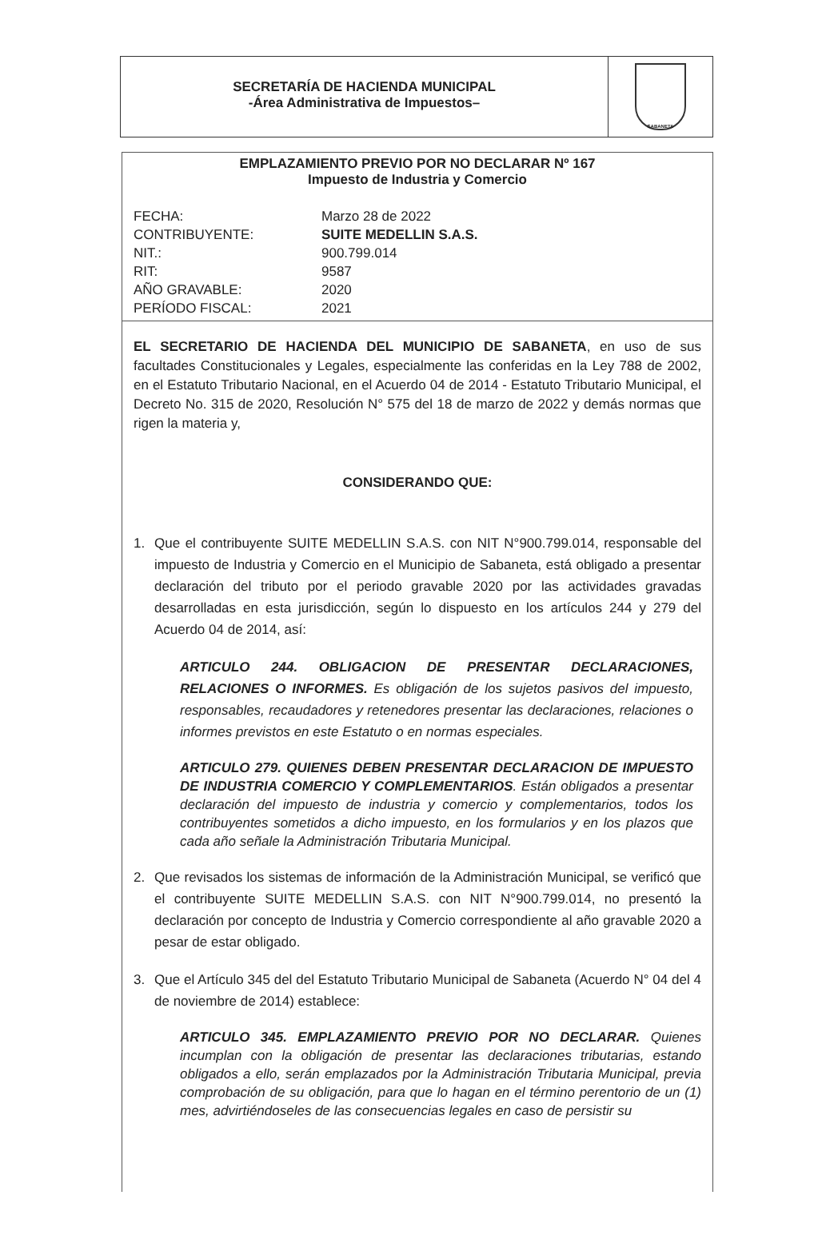SECRETARÍA DE HACIENDA MUNICIPAL
-Área Administrativa de Impuestos–
SABANETA
EMPLAZAMIENTO PREVIO POR NO DECLARAR Nº 167
Impuesto de Industria y Comercio
FECHA:
Marzo 28 de 2022
CONTRIBUYENTE:
SUITE MEDELLIN S.A.S.
NIT.:
900.799.014
RIT:
9587
AÑO GRAVABLE:
2020
PERÍODO FISCAL:
2021
EL SECRETARIO DE HACIENDA DEL MUNICIPIO DE SABANETA, en uso de sus facultades Constitucionales y Legales, especialmente las conferidas en la Ley 788 de 2002, en el Estatuto Tributario Nacional, en el Acuerdo 04 de 2014 - Estatuto Tributario Municipal, el Decreto No. 315 de 2020, Resolución N° 575 del 18 de marzo de 2022 y demás normas que rigen la materia y,
CONSIDERANDO QUE:
1. Que el contribuyente SUITE MEDELLIN S.A.S. con NIT N°900.799.014, responsable del impuesto de Industria y Comercio en el Municipio de Sabaneta, está obligado a presentar declaración del tributo por el periodo gravable 2020 por las actividades gravadas desarrolladas en esta jurisdicción, según lo dispuesto en los artículos 244 y 279 del Acuerdo 04 de 2014, así:
ARTICULO 244. OBLIGACION DE PRESENTAR DECLARACIONES, RELACIONES O INFORMES. Es obligación de los sujetos pasivos del impuesto, responsables, recaudadores y retenedores presentar las declaraciones, relaciones o informes previstos en este Estatuto o en normas especiales.
ARTICULO 279. QUIENES DEBEN PRESENTAR DECLARACION DE IMPUESTO DE INDUSTRIA COMERCIO Y COMPLEMENTARIOS. Están obligados a presentar declaración del impuesto de industria y comercio y complementarios, todos los contribuyentes sometidos a dicho impuesto, en los formularios y en los plazos que cada año señale la Administración Tributaria Municipal.
2. Que revisados los sistemas de información de la Administración Municipal, se verificó que el contribuyente SUITE MEDELLIN S.A.S. con NIT N°900.799.014, no presentó la declaración por concepto de Industria y Comercio correspondiente al año gravable 2020 a pesar de estar obligado.
3. Que el Artículo 345 del del Estatuto Tributario Municipal de Sabaneta (Acuerdo N° 04 del 4 de noviembre de 2014) establece:
ARTICULO 345. EMPLAZAMIENTO PREVIO POR NO DECLARAR. Quienes incumplan con la obligación de presentar las declaraciones tributarias, estando obligados a ello, serán emplazados por la Administración Tributaria Municipal, previa comprobación de su obligación, para que lo hagan en el término perentorio de un (1) mes, advirtiéndoseles de las consecuencias legales en caso de persistir su